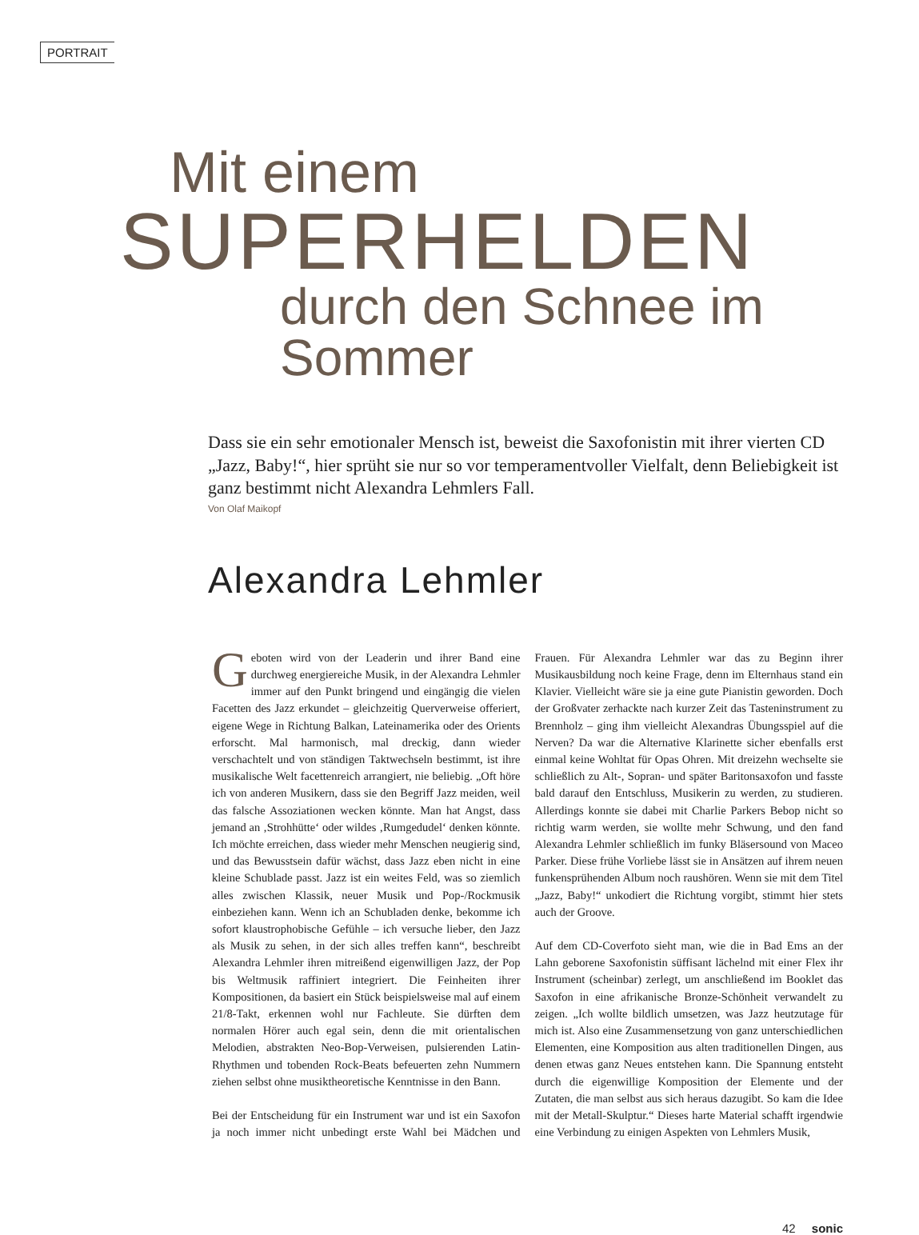PORTRAIT
Mit einem
SUPERHELDEN
durch den Schnee im Sommer
Dass sie ein sehr emotionaler Mensch ist, beweist die Saxofonistin mit ihrer vierten CD „Jazz, Baby!“, hier sprüht sie nur so vor temperamentvoller Vielfalt, denn Beliebigkeit ist ganz bestimmt nicht Alexandra Lehmlers Fall.
Von Olaf Maikopf
Alexandra Lehmler
Geboten wird von der Leaderin und ihrer Band eine durchweg energiereiche Musik, in der Alexandra Lehmler immer auf den Punkt bringend und eingängig die vielen Facetten des Jazz erkundet – gleichzeitig Querverweise offeriert, eigene Wege in Richtung Balkan, Lateinamerika oder des Orients erforscht. Mal harmonisch, mal dreckig, dann wieder verschachtelt und von ständigen Taktwechseln bestimmt, ist ihre musikalische Welt facettenreich arrangiert, nie beliebig. „Oft höre ich von anderen Musikern, dass sie den Begriff Jazz meiden, weil das falsche Assoziationen wecken könnte. Man hat Angst, dass jemand an ‚Strohhütte‘ oder wildes ‚Rumgedudel‘ denken könnte. Ich möchte erreichen, dass wieder mehr Menschen neugierig sind, und das Bewusstsein dafür wächst, dass Jazz eben nicht in eine kleine Schublade passt. Jazz ist ein weites Feld, was so ziemlich alles zwischen Klassik, neuer Musik und Pop-/Rockmusik einbeziehen kann. Wenn ich an Schubladen denke, bekomme ich sofort klaustrophobische Gefühle – ich versuche lieber, den Jazz als Musik zu sehen, in der sich alles treffen kann“, beschreibt Alexandra Lehmler ihren mitreißend eigenwilligen Jazz, der Pop bis Weltmusik raffiniert integriert. Die Feinheiten ihrer Kompositionen, da basiert ein Stück beispielsweise mal auf einem 21/8-Takt, erkennen wohl nur Fachleute. Sie dürften dem normalen Hörer auch egal sein, denn die mit orientalischen Melodien, abstrakten Neo-Bop-Verweisen, pulsierenden Latin-Rhythmen und tobenden Rock-Beats befeuerten zehn Nummern ziehen selbst ohne musiktheoretische Kenntnisse in den Bann.
Bei der Entscheidung für ein Instrument war und ist ein Saxofon ja noch immer nicht unbedingt erste Wahl bei Mädchen und Frauen. Für Alexandra Lehmler war das zu Beginn ihrer Musikausbildung noch keine Frage, denn im Elternhaus stand ein Klavier. Vielleicht wäre sie ja eine gute Pianistin geworden. Doch der Großvater zerhackte nach kurzer Zeit das Tasteninstrument zu Brennholz – ging ihm vielleicht Alexandras Übungsspiel auf die Nerven? Da war die Alternative Klarinette sicher ebenfalls erst einmal keine Wohltat für Opas Ohren. Mit dreizehn wechselte sie schließlich zu Alt-, Sopran- und später Baritonsaxofon und fasste bald darauf den Entschluss, Musikerin zu werden, zu studieren. Allerdings konnte sie dabei mit Charlie Parkers Bebop nicht so richtig warm werden, sie wollte mehr Schwung, und den fand Alexandra Lehmler schließlich im funky Bläsersound von Maceo Parker. Diese frühe Vorliebe lässt sie in Ansätzen auf ihrem neuen funkensprühenden Album noch raushören. Wenn sie mit dem Titel „Jazz, Baby!“ unkodiert die Richtung vorgibt, stimmt hier stets auch der Groove.
Auf dem CD-Coverfoto sieht man, wie die in Bad Ems an der Lahn geborene Saxofonistin süffisant lächelnd mit einer Flex ihr Instrument (scheinbar) zerlegt, um anschließend im Booklet das Saxofon in eine afrikanische Bronze-Schönheit verwandelt zu zeigen. „Ich wollte bildlich umsetzen, was Jazz heutzutage für mich ist. Also eine Zusammensetzung von ganz unterschiedlichen Elementen, eine Komposition aus alten traditionellen Dingen, aus denen etwas ganz Neues entstehen kann. Die Spannung entsteht durch die eigenwillige Komposition der Elemente und der Zutaten, die man selbst aus sich heraus dazugibt. So kam die Idee mit der Metall-Skulptur.“ Dieses harte Material schafft irgendwie eine Verbindung zu einigen Aspekten von Lehmlers Musik,
42 sonic